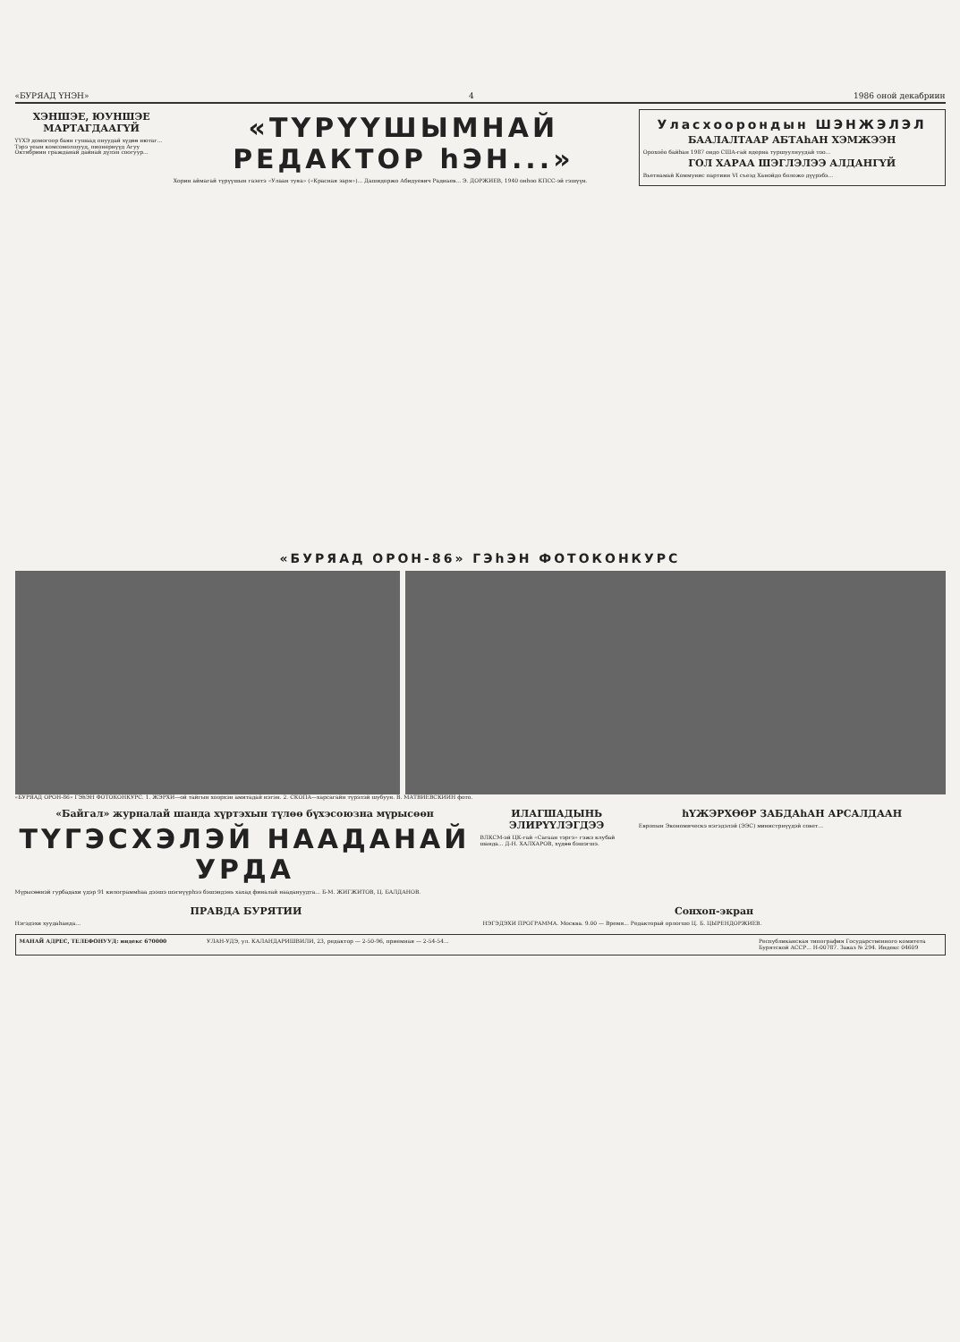«БУРЯАД ҮНЭН» 4 1986 оной декабриин
ХЭНШЭЕ, ЮУНШЭЕ МАРТАГДААГҮЙ
ҮҮХЭ домогоор баян гушаад онуудай хүдөө нютаг... Тэрэ үеын комсомолшууд, пионернүүд Агуу Октябриин гражданай дайнай дүлэн соогуур...
«ТҮРҮҮШЫМНАЙ РЕДАКТОР hЭН...»
Хорин аймагай түрүүшын газетэ «Улаан туяа» («Красная заря»)... Дашидоржо Абидуевич Раднаев... Э. ДОРЖИЕВ, 1940 онhоо КПСС-эй гэшүүн.
Уласхоорондын ШЭНЖЭЛЭЛ
БААЛАЛТААР АБТАhАН ХЭМЖЭЭН
Орохоёо байhан 1987 ондо США-гай ядерна туршуулнуудай тоо...
ГОЛ ХАРАА ШЭГЛЭЛЭЭ АЛДАНГҮЙ
Вьетнамай Коммунис партиин VI съезд Ханойдо боложо дүүрэбэ...
«БУРЯАД ОРОН-86» ГЭhЭН ФОТОКОНКУРС
«БУРЯАД ОРОН-86» ГЭhЭН ФОТОКОНКУРС. 1. ЖЭРХИ—ой тайгын хоорхэн амитадай нэгэн. 2. СКОПА—харсагайн түрэлэй шубуун. В. МАТВИЕВСКИИН фото.
«Байгал» журналай шанда хүртэхын түлөө бүхэсоюзна мүрысөөн
ТҮГЭСХЭЛЭЙ НААДАНАЙ УРДА
Мүрысөөнэй гурбадахи үдэр 91 килограммhаа дээшэ шэгнүүрhээ бэшэндэнь хахад финалай наадануудта... Б-М. ЖИГЖИТОВ, Ц. БАЛДАНОВ.
ИЛАГШАДЫНЬ ЭЛИРҮҮЛЭГДЭЭ
ВЛКСМ-эй ЦК-гай «Сагаан тэргэ» гэжэ клубай шанда... Д-Н. ХАЛХАРОВ, хүдөө бэшэгшэ.
hҮЖЭРХӨӨР ЗАБДАhАН АРСАЛДААН
Европын Экономическэ нэгэдэлэй (ЭЭС) министрнүүдэй совет...
ПРАВДА БУРЯТИИ
Нэгэдэхи хуудаhанда...
Сонхоп-экран
НЭГЭДЭХИ ПРОГРАММА. Москва. 9.00 — Время... Редакторай орлогшо Ц. Б. ЦЫРЕНДОРЖИЕВ.
МАНАЙ АДРЕС, ТЕЛЕФОНУУД: индекс 670000
УЛАН-УДЭ, ул. КАЛАНДАРИШВИЛИ, 23, редактор — 2-50-96, приемная — 2-54-54...
Республиканская типография Государственного комитета Бурятской АССР... Н-00787. Заказ № 294. Индекс 04609